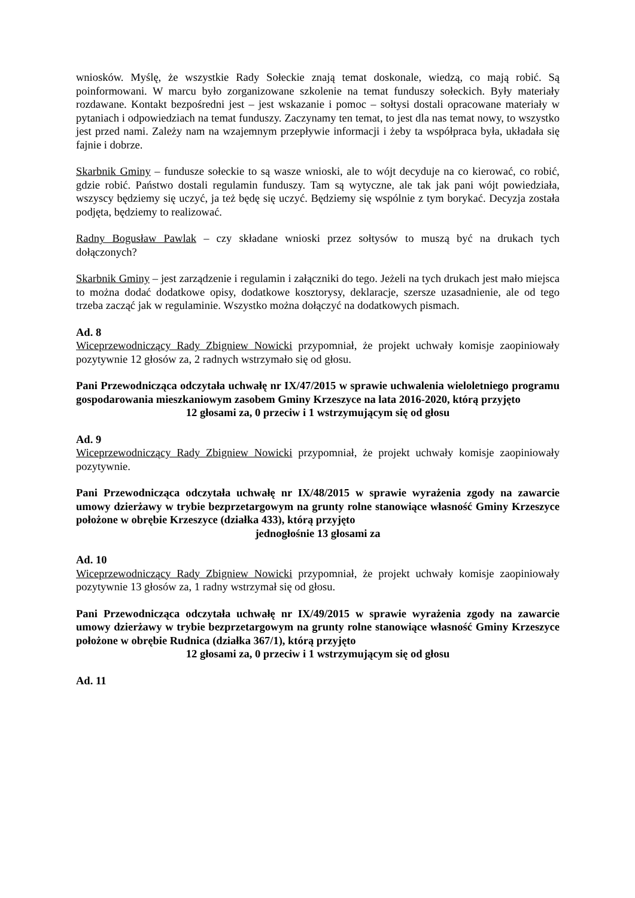wniosków. Myślę, że wszystkie Rady Sołeckie znają temat doskonale, wiedzą, co mają robić. Są poinformowani. W marcu było zorganizowane szkolenie na temat funduszy sołeckich. Były materiały rozdawane. Kontakt bezpośredni jest – jest wskazanie i pomoc – sołtysi dostali opracowane materiały w pytaniach i odpowiedziach na temat funduszy. Zaczynamy ten temat, to jest dla nas temat nowy, to wszystko jest przed nami. Zależy nam na wzajemnym przepływie informacji i żeby ta współpraca była, układała się fajnie i dobrze.
Skarbnik Gminy – fundusze sołeckie to są wasze wnioski, ale to wójt decyduje na co kierować, co robić, gdzie robić. Państwo dostali regulamin funduszy. Tam są wytyczne, ale tak jak pani wójt powiedziała, wszyscy będziemy się uczyć, ja też będę się uczyć. Będziemy się wspólnie z tym borykać. Decyzja została podjęta, będziemy to realizować.
Radny Bogusław Pawlak – czy składane wnioski przez sołtysów to muszą być na drukach tych dołączonych?
Skarbnik Gminy – jest zarządzenie i regulamin i załączniki do tego. Jeżeli na tych drukach jest mało miejsca to można dodać dodatkowe opisy, dodatkowe kosztorysy, deklaracje, szersze uzasadnienie, ale od tego trzeba zacząć jak w regulaminie. Wszystko można dołączyć na dodatkowych pismach.
Ad. 8
Wiceprzewodniczący Rady Zbigniew Nowicki przypomniał, że projekt uchwały komisje zaopiniowały pozytywnie 12 głosów za, 2 radnych wstrzymało się od głosu.
Pani Przewodnicząca odczytała uchwałę nr IX/47/2015 w sprawie uchwalenia wieloletniego programu gospodarowania mieszkaniowym zasobem Gminy Krzeszyce na lata 2016-2020, którą przyjęto
12 głosami za, 0 przeciw i 1 wstrzymującym się od głosu
Ad. 9
Wiceprzewodniczący Rady Zbigniew Nowicki przypomniał, że projekt uchwały komisje zaopiniowały pozytywnie.
Pani Przewodnicząca odczytała uchwałę nr IX/48/2015 w sprawie wyrażenia zgody na zawarcie umowy dzierżawy w trybie bezprzetargowym na grunty rolne stanowiące własność Gminy Krzeszyce położone w obrębie Krzeszyce (działka 433), którą przyjęto
jednogłośnie 13 głosami za
Ad. 10
Wiceprzewodniczący Rady Zbigniew Nowicki przypomniał, że projekt uchwały komisje zaopiniowały pozytywnie 13 głosów za, 1 radny wstrzymał się od głosu.
Pani Przewodnicząca odczytała uchwałę nr IX/49/2015 w sprawie wyrażenia zgody na zawarcie umowy dzierżawy w trybie bezprzetargowym na grunty rolne stanowiące własność Gminy Krzeszyce położone w obrębie Rudnica (działka 367/1), którą przyjęto
12 głosami za, 0 przeciw i 1 wstrzymującym się od głosu
Ad. 11